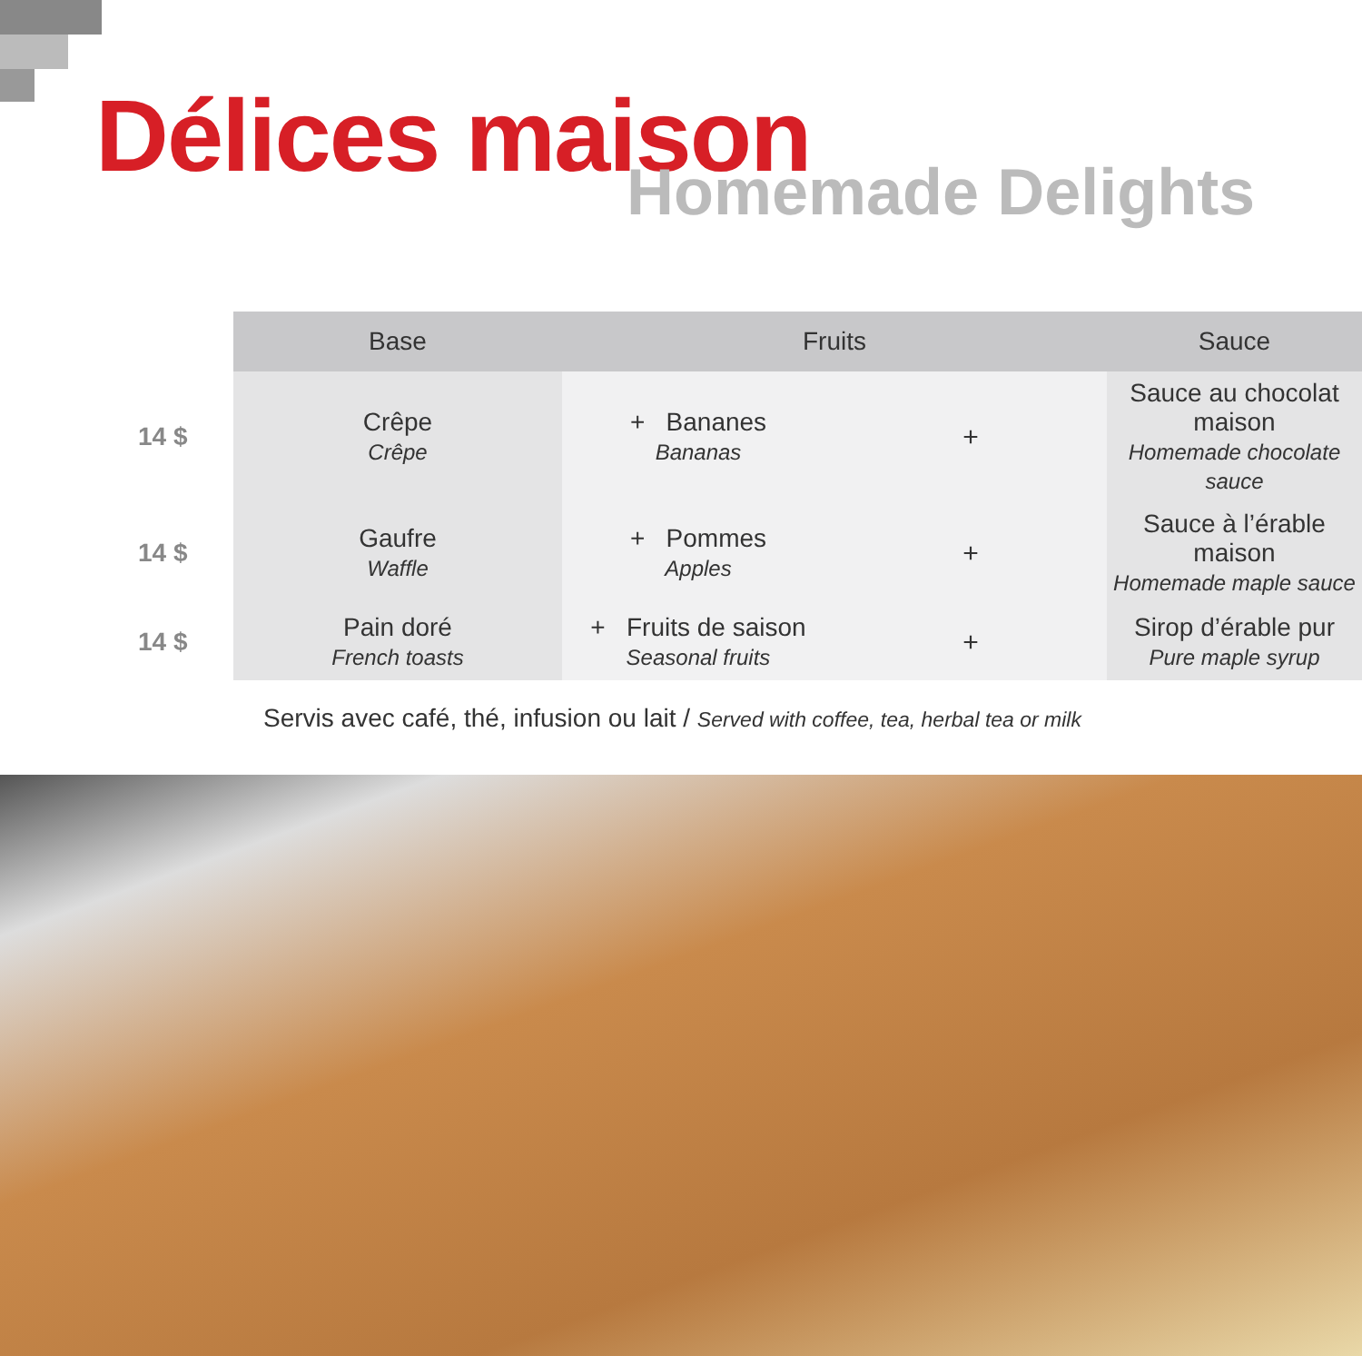Délices maison Homemade Delights
| | Base | Fruits | | Sauce |
| --- | --- | --- | --- | --- |
| 14 $ | Crêpe Crêpe | + Bananes Bananas | + | Sauce au chocolat maison Homemade chocolate sauce |
| 14 $ | Gaufre Waffle | + Pommes Apples | + | Sauce à l’érable maison Homemade maple sauce |
| 14 $ | Pain doré French toasts | + Fruits de saison Seasonal fruits | + | Sirop d’érable pur Pure maple syrup |
Servis avec café, thé, infusion ou lait / Served with coffee, tea, herbal tea or milk